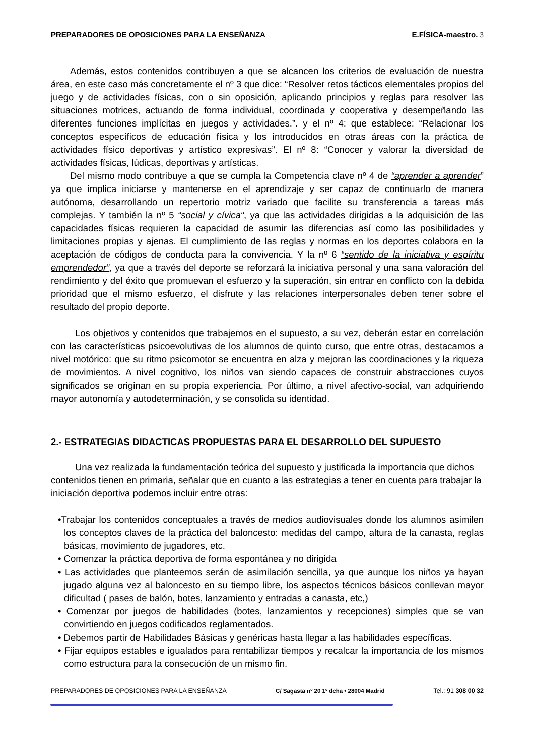PREPARADORES DE OPOSICIONES PARA LA ENSEÑANZA E.FÍSICA-maestro. 3
Además, estos contenidos contribuyen a que se alcancen los criterios de evaluación de nuestra área, en este caso más concretamente el nº 3 que dice: “Resolver retos tácticos elementales propios del juego y de actividades físicas, con o sin oposición, aplicando principios y reglas para resolver las situaciones motrices, actuando de forma individual, coordinada y cooperativa y desempeñando las diferentes funciones implícitas en juegos y actividades.”. y el nº 4: que establece: “Relacionar los conceptos específicos de educación física y los introducidos en otras áreas con la práctica de actividades físico deportivas y artístico expresivas”. El nº 8: “Conocer y valorar la diversidad de actividades físicas, lúdicas, deportivas y artísticas.
Del mismo modo contribuye a que se cumpla la Competencia clave nº 4 de “aprender a aprender” ya que implica iniciarse y mantenerse en el aprendizaje y ser capaz de continuarlo de manera autónoma, desarrollando un repertorio motriz variado que facilite su transferencia a tareas más complejas. Y también la nº 5 “social y cívica“, ya que las actividades dirigidas a la adquisición de las capacidades físicas requieren la capacidad de asumir las diferencias así como las posibilidades y limitaciones propias y ajenas. El cumplimiento de las reglas y normas en los deportes colabora en la aceptación de códigos de conducta para la convivencia. Y la nº 6 “sentido de la iniciativa y espíritu emprendedor”, ya que a través del deporte se reforzará la iniciativa personal y una sana valoración del rendimiento y del éxito que promuevan el esfuerzo y la superación, sin entrar en conflicto con la debida prioridad que el mismo esfuerzo, el disfrute y las relaciones interpersonales deben tener sobre el resultado del propio deporte.
Los objetivos y contenidos que trabajemos en el supuesto, a su vez, deberán estar en correlación con las características psicoevolutivas de los alumnos de quinto curso, que entre otras, destacamos a nivel motórico: que su ritmo psicomotor se encuentra en alza y mejoran las coordinaciones y la riqueza de movimientos. A nivel cognitivo, los niños van siendo capaces de construir abstracciones cuyos significados se originan en su propia experiencia. Por último, a nivel afectivo-social, van adquiriendo mayor autonomía y autodeterminación, y se consolida su identidad.
2.- ESTRATEGIAS DIDACTICAS PROPUESTAS PARA EL DESARROLLO DEL SUPUESTO
Una vez realizada la fundamentación teórica del supuesto y justificada la importancia que dichos contenidos tienen en primaria, señalar que en cuanto a las estrategias a tener en cuenta para trabajar la iniciación deportiva podemos incluir entre otras:
•Trabajar los contenidos conceptuales a través de medios audiovisuales donde los alumnos asimilen los conceptos claves de la práctica del baloncesto: medidas del campo, altura de la canasta, reglas básicas, movimiento de jugadores, etc.
• Comenzar la práctica deportiva de forma espontánea y no dirigida
• Las actividades que planteemos serán de asimilación sencilla, ya que aunque los niños ya hayan jugado alguna vez al baloncesto en su tiempo libre, los aspectos técnicos básicos conllevan mayor dificultad ( pases de balón, botes, lanzamiento y entradas a canasta, etc,)
• Comenzar por juegos de habilidades (botes, lanzamientos y recepciones) simples que se van convirtiendo en juegos codificados reglamentados.
• Debemos partir de Habilidades Básicas y genéricas hasta llegar a las habilidades específicas.
• Fijar equipos estables e igualados para rentabilizar tiempos y recalcar la importancia de los mismos como estructura para la consecución de un mismo fin.
PREPARADORES DE OPOSICIONES PARA LA ENSEÑANZA C/ Sagasta nº 20 1º dcha • 28004 Madrid Tel.: 91 308 00 32